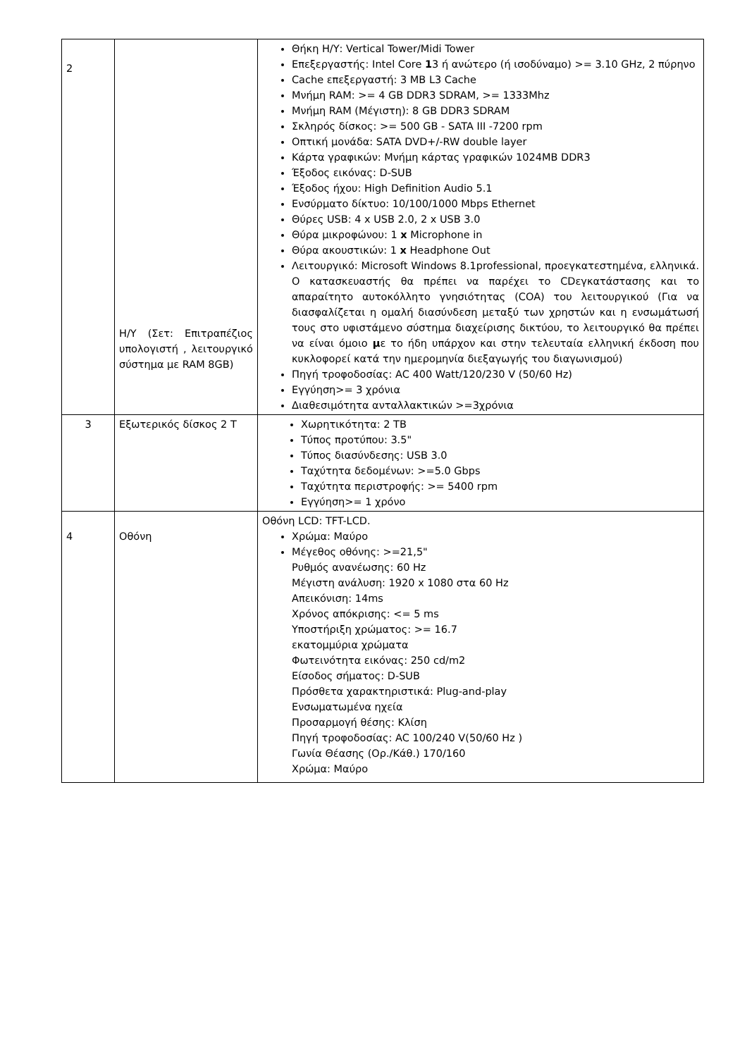| 2 | Η/Υ (Σετ: Επιτραπέζιος υπολογιστή , λειτουργικό σύστημα με RAM 8GB) | Θήκη Η/Υ: Vertical Tower/Midi Tower Επεξεργαστής: Intel Core 1 3 ή ανώτερο (ή ισοδύναμο) >= 3.10 GHz, 2 πύρηνο Cache επεξεργαστή: 3 MB L3 Cache Μνήμη RAM: >= 4 GB DDR3 SDRAM, >= 1333Mhz Μνήμη RAM (Μέγιστη): 8 GB DDR3 SDRAM Σκληρός δίσκος: >= 500 GB - SATA III -7200 rpm Οπτική μονάδα: SATA DVD+/-RW double layer Κάρτα γραφικών: Μνήμη κάρτας γραφικών 1024MB DDR3 Έξοδος εικόνας: D-SUB Έξοδος ήχου: High Definition Audio 5.1 Ενσύρματο δίκτυο: 10/100/1000 Mbps Ethernet Θύρες USB: 4 x USB 2.0, 2 x USB 3.0 Θύρα μικροφώνου: 1 x Microphone in Θύρα ακουστικών: 1 x Headphone Out Λειτουργικό: Microsoft Windows 8.1professional, προεγκατεστημένα, ελληνικά. Ο κατασκευαστής θα πρέπει να παρέχει το CDεγκατάστασης και το απαραίτητο αυτοκόλλητο γνησιότητας (COA) του λειτουργικού (Για να διασφαλίζεται η ομαλή διασύνδεση μεταξύ των χρηστών και η ενσωμάτωσή τους στο υφιστάμενο σύστημα διαχείρισης δικτύου, το λειτουργικό θα πρέπει να είναι όμοιο μ ε το ήδη υπάρχον και στην τελευταία ελληνική έκδοση που κυκλοφορεί κατά την ημερομηνία διεξαγωγής του διαγωνισμού) Πηγή τροφοδοσίας: AC 400 Watt/120/230 V (50/60 Hz) Εγγύηση>= 3 χρόνια Διαθεσιμότητα ανταλλακτικών >=3χρόνια |
| 3 | Εξωτερικός δίσκος 2 T | Χωρητικότητα: 2 TB Τύπος προτύπου: 3.5" Τύπος διασύνδεσης: USB 3.0 Ταχύτητα δεδομένων: >=5.0 Gbps Ταχύτητα περιστροφής: >= 5400 rpm Εγγύηση>= 1 χρόνο |
| 4 | Οθόνη | Οθόνη LCD: TFT-LCD. Χρώμα: Μαύρο Μέγεθος οθόνης: >=21,5" Ρυθμός ανανέωσης: 60 Hz Μέγιστη ανάλυση: 1920 x 1080 στα 60 Hz Απεικόνιση: 14ms Χρόνος απόκρισης: <= 5 ms Υποστήριξη χρώματος: >= 16.7 εκατομμύρια χρώματα Φωτεινότητα εικόνας: 250 cd/m2 Είσοδος σήματος: D-SUB Πρόσθετα χαρακτηριστικά: Plug-and-play Ενσωματωμένα ηχεία Προσαρμογή θέσης: Κλίση Πηγή τροφοδοσίας: AC 100/240 V(50/60 Hz ) Γωνία Θέασης (Ορ./Κάθ.) 170/160 Χρώμα: Μαύρο |